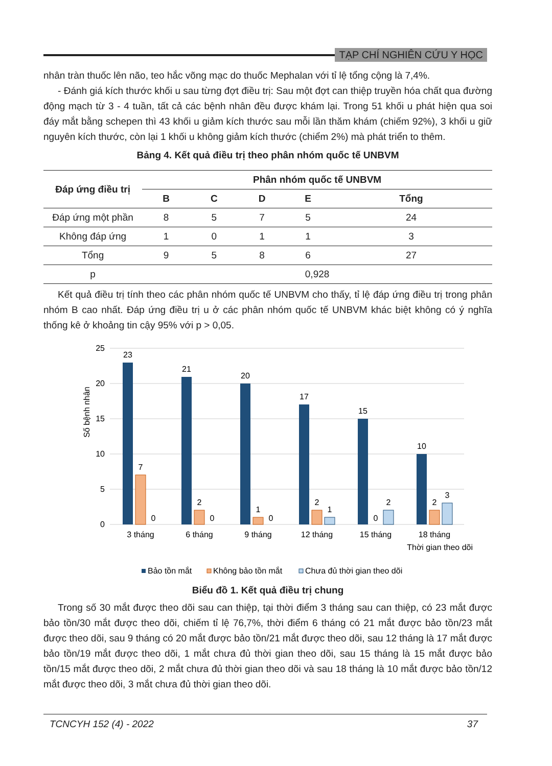TẠP CHÍ NGHIÊN CỨU Y HỌC
nhân tràn thuốc lên não, teo hắc võng mạc do thuốc Mephalan với tỉ lệ tổng cộng là 7,4%.
- Đánh giá kích thước khối u sau từng đợt điều trị: Sau một đợt can thiệp truyền hóa chất qua đường động mạch từ 3 - 4 tuần, tất cả các bệnh nhân đều được khám lại. Trong 51 khối u phát hiện qua soi đáy mắt bằng schepen thì 43 khối u giảm kích thước sau mỗi lần thăm khám (chiếm 92%), 3 khối u giữ nguyên kích thước, còn lại 1 khối u không giảm kích thước (chiểm 2%) mà phát triển to thêm.
Bảng 4. Kết quả điều trị theo phân nhóm quốc tế UNBVM
| Đáp ứng điều trị | Phân nhóm quốc tế UNBVM | | | | |
| --- | --- | --- | --- | --- | --- |
| | B | C | D | E | Tổng |
| Đáp ứng một phần | 8 | 5 | 7 | 5 | 24 |
| Không đáp ứng | 1 | 0 | 1 | 1 | 3 |
| Tổng | 9 | 5 | 8 | 6 | 27 |
| p | 0,928 | | | | |
Kết quả điều trị tính theo các phân nhóm quốc tế UNBVM cho thấy, tỉ lệ đáp ứng điều trị trong phân nhóm B cao nhất. Đáp ứng điều trị u ở các phân nhóm quốc tế UNBVM khác biệt không có ý nghĩa thống kê ở khoảng tin cậy 95% với p > 0,05.
Số bệnh nhân
25
20
15
10
5
0
23
7
0
21
2
0
20
1
0
17
2
1
15
0
2
10
2
3
3 tháng
6 tháng
9 tháng
12 tháng
15 tháng
18 tháng
Thời gian theo dõi
Bảo tồn mắt
Không bảo tồn mắt
Chưa đủ thời gian theo dõi
Biểu đồ 1. Kết quả điều trị chung
Trong số 30 mắt được theo dõi sau can thiệp, tại thời điểm 3 tháng sau can thiệp, có 23 mắt được bảo tồn/30 mắt được theo dõi, chiếm tỉ lệ 76,7%, thời điểm 6 tháng có 21 mắt được bảo tồn/23 mắt được theo dõi, sau 9 tháng có 20 mắt được bảo tồn/21 mắt được theo dõi, sau 12 tháng là 17 mắt được bảo tồn/19 mắt được theo dõi, 1 mắt chưa đủ thời gian theo dõi, sau 15 tháng là 15 mắt được bảo tồn/15 mắt được theo dõi, 2 mắt chưa đủ thời gian theo dõi và sau 18 tháng là 10 mắt được bảo tồn/12 mắt được theo dõi, 3 mắt chưa đủ thời gian theo dõi.
TCNCYH 152 (4) - 2022 37